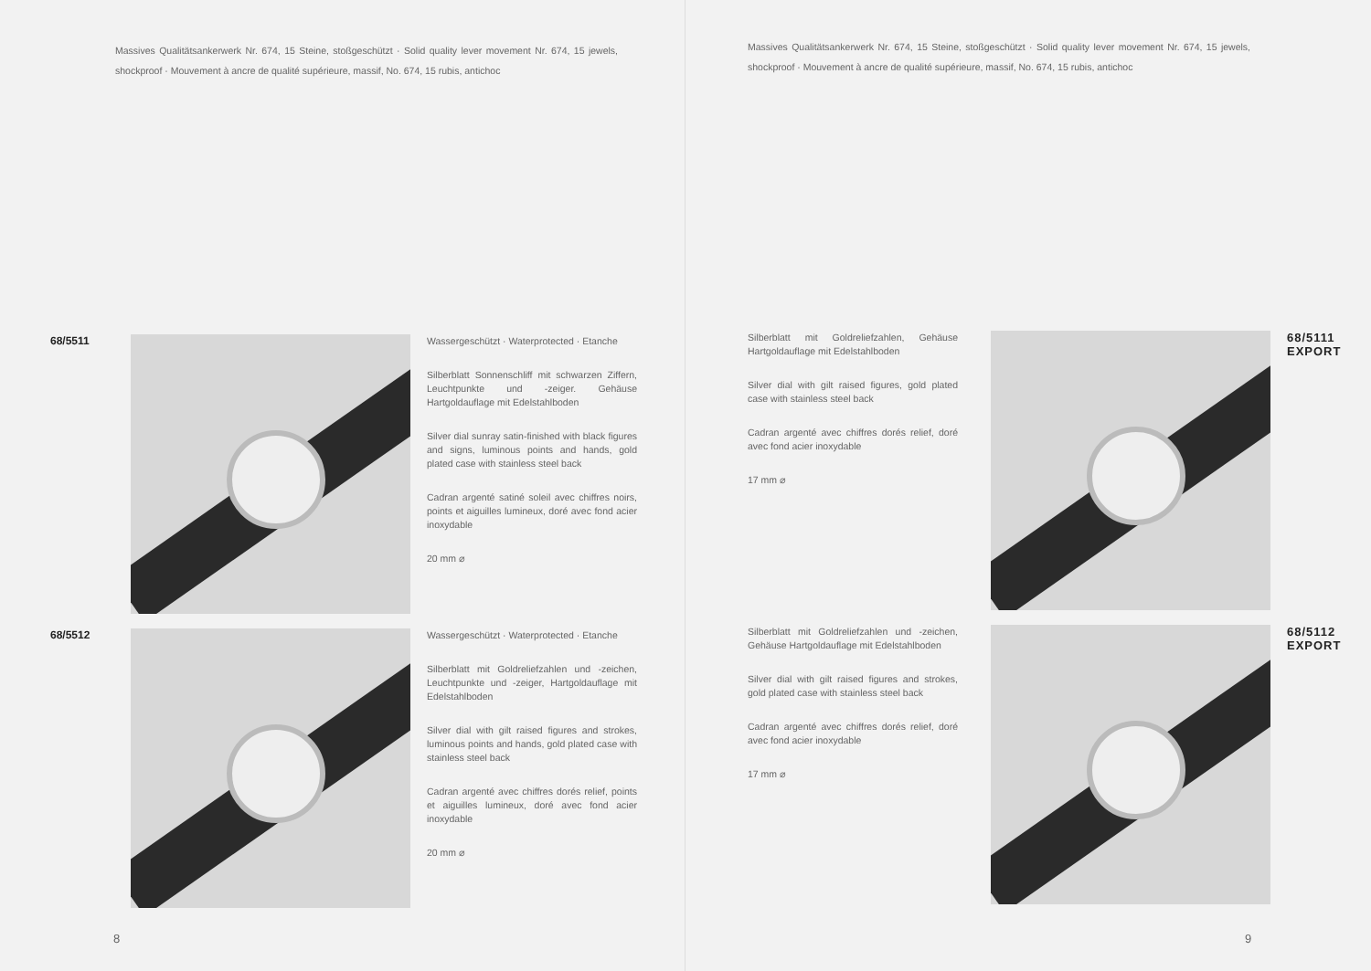Massives Qualitätsankerwerk Nr. 674, 15 Steine, stoßgeschützt · Solid quality lever movement Nr. 674, 15 jewels, shockproof · Mouvement à ancre de qualité supérieure, massif, No. 674, 15 rubis, antichoc
68/5511 Wassergeschützt · Waterprotected · Etanche
Silberblatt Sonnenschliff mit schwarzen Ziffern, Leuchtpunkte und -zeiger. Gehäuse Hartgoldauflage mit Edelstahlboden
Silver dial sunray satin-finished with black figures and signs, luminous points and hands, gold plated case with stainless steel back
Cadran argenté satiné soleil avec chiffres noirs, points et aiguilles lumineux, doré avec fond acier inoxydable
20 mm ⌀
68/5512 Wassergeschützt · Waterprotected · Etanche
Silberblatt mit Goldreliefzahlen und -zeichen, Leuchtpunkte und -zeiger, Hartgoldauflage mit Edelstahlboden
Silver dial with gilt raised figures and strokes, luminous points and hands, gold plated case with stainless steel back
Cadran argenté avec chiffres dorés relief, points et aiguilles lumineux, doré avec fond acier inoxydable
20 mm ⌀
8
Massives Qualitätsankerwerk Nr. 674, 15 Steine, stoßgeschützt · Solid quality lever movement Nr. 674, 15 jewels, shockproof · Mouvement à ancre de qualité supérieure, massif, No. 674, 15 rubis, antichoc
Silberblatt mit Goldreliefzahlen, Gehäuse Hartgoldauflage mit Edelstahlboden
Silver dial with gilt raised figures, gold plated case with stainless steel back
Cadran argenté avec chiffres dorés relief, doré avec fond acier inoxydable
17 mm ⌀
68/5111
EXPORT
Silberblatt mit Goldreliefzahlen und -zeichen, Gehäuse Hartgoldauflage mit Edelstahlboden
Silver dial with gilt raised figures and strokes, gold plated case with stainless steel back
Cadran argenté avec chiffres dorés relief, doré avec fond acier inoxydable
17 mm ⌀
68/5112
EXPORT
9